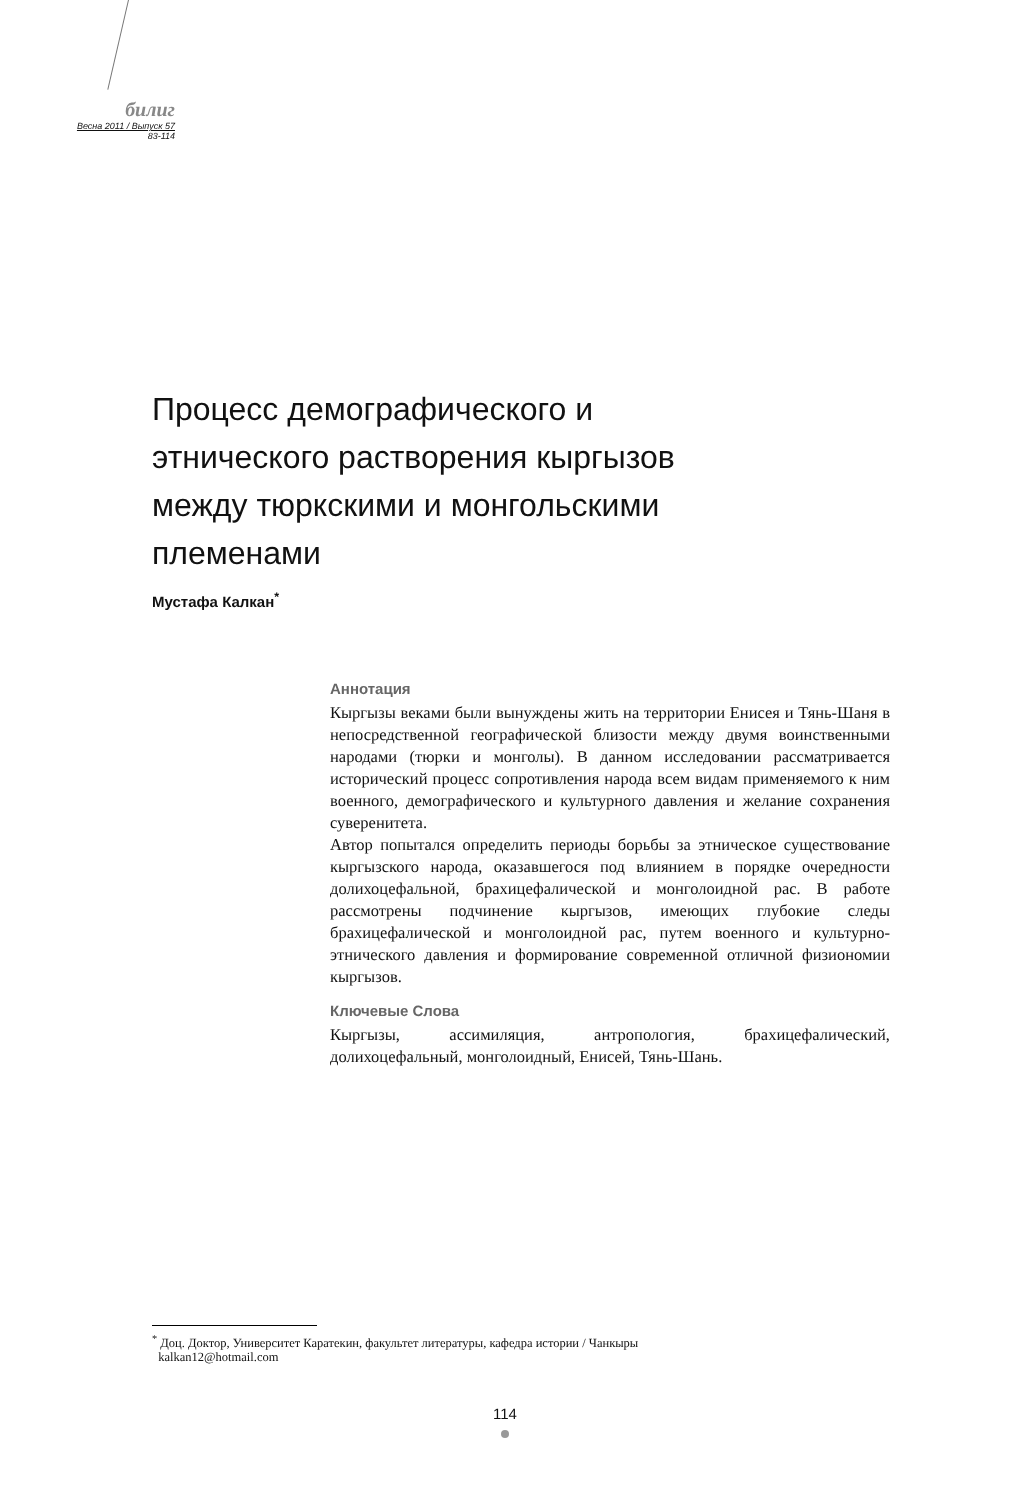билиг
Весна 2011 / Выпуск 57
83-114
Процесс демографического и этнического растворения кыргызов между тюркскими и монгольскими племенами
Мустафа Калкан<sup>*</sup>
Аннотация
Кыргызы веками были вынуждены жить на территории Енисея и Тянь-Шаня в непосредственной географической близости между двумя воинственными народами (тюрки и монголы). В данном исследовании рассматривается исторический процесс сопротивления народа всем видам применяемого к ним военного, демографического и культурного давления и желание сохранения суверенитета.
Автор попытался определить периоды борьбы за этническое существование кыргызского народа, оказавшегося под влиянием в порядке очередности долихоцефальной, брахицефалической и монголоидной рас. В работе рассмотрены подчинение кыргызов, имеющих глубокие следы брахицефалической и монголоидной рас, путем военного и культурно-этнического давления и формирование современной отличной физиономии кыргызов.
Ключевые Слова
Кыргызы, ассимиляция, антропология, брахицефалический, долихоцефальный, монголоидный, Енисей, Тянь-Шань.
<sup>*</sup> Доц. Доктор, Университет Каратекин, факультет литературы, кафедра истории / Чанкыры
kalkan12@hotmail.com
114